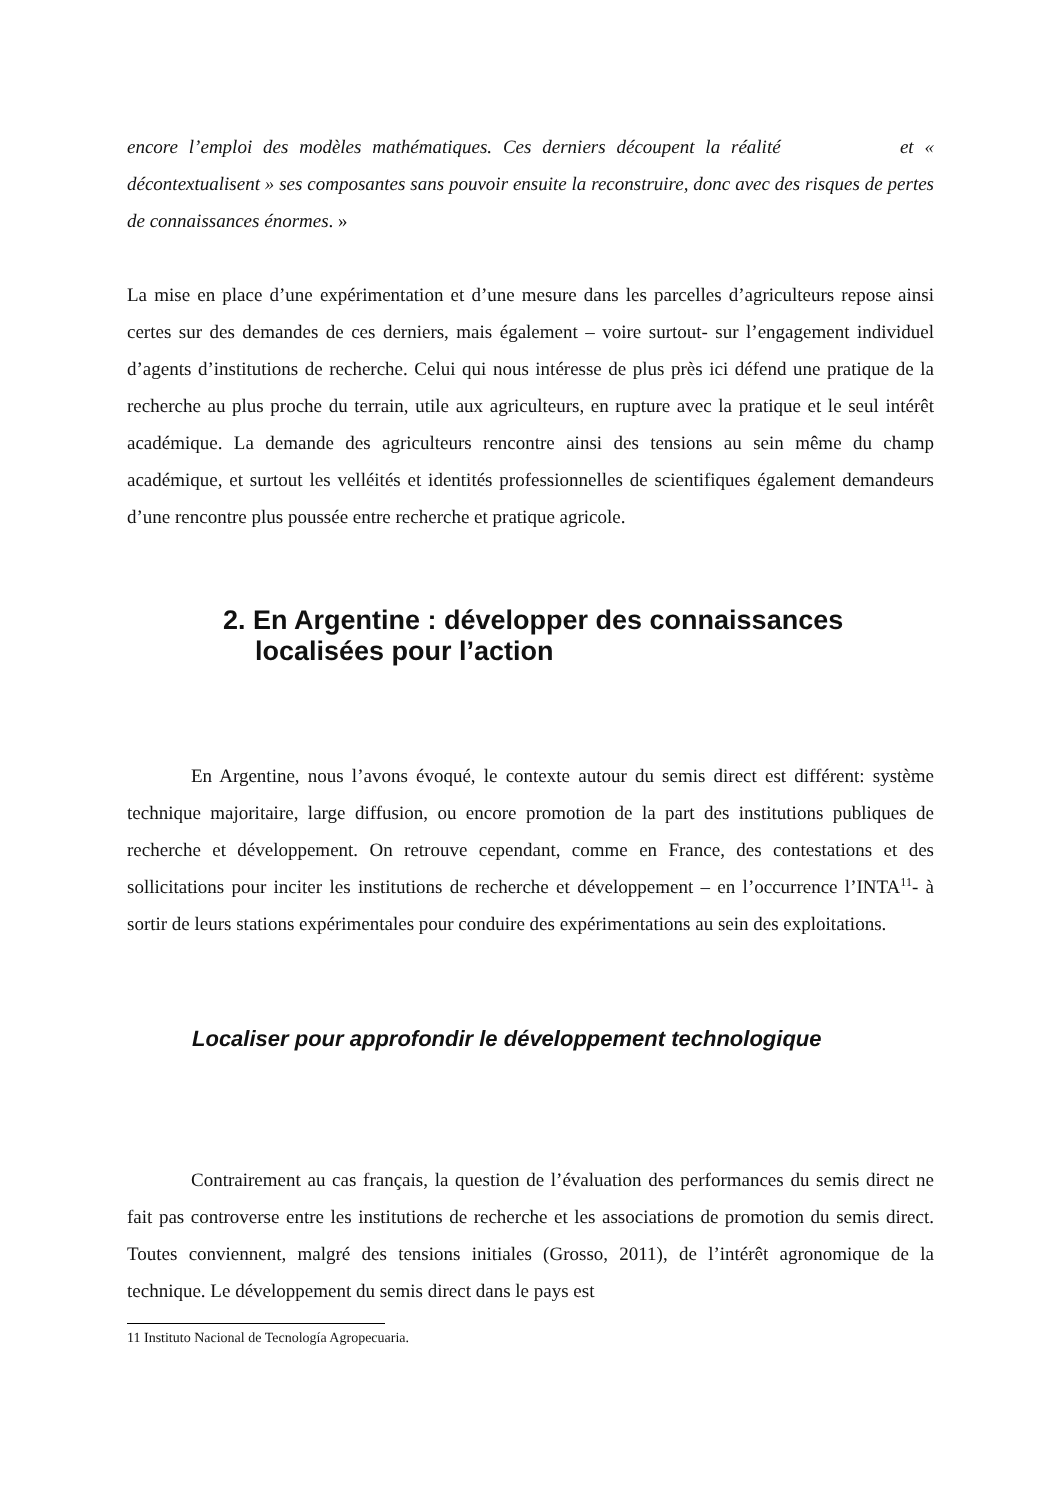encore l’emploi des modèles mathématiques. Ces derniers découpent la réalité et « décontextualisent » ses composantes sans pouvoir ensuite la reconstruire, donc avec des risques de pertes de connaissances énormes. »
La mise en place d’une expérimentation et d’une mesure dans les parcelles d’agriculteurs repose ainsi certes sur des demandes de ces derniers, mais également – voire surtout- sur l’engagement individuel d’agents d’institutions de recherche. Celui qui nous intéresse de plus près ici défend une pratique de la recherche au plus proche du terrain, utile aux agriculteurs, en rupture avec la pratique et le seul intérêt académique. La demande des agriculteurs rencontre ainsi des tensions au sein même du champ académique, et surtout les velléités et identités professionnelles de scientifiques également demandeurs d’une rencontre plus poussée entre recherche et pratique agricole.
2. En Argentine : développer des connaissances localisées pour l’action
En Argentine, nous l’avons évoqué, le contexte autour du semis direct est différent: système technique majoritaire, large diffusion, ou encore promotion de la part des institutions publiques de recherche et développement. On retrouve cependant, comme en France, des contestations et des sollicitations pour inciter les institutions de recherche et développement – en l’occurrence l’INTA<sup>11</sup>- à sortir de leurs stations expérimentales pour conduire des expérimentations au sein des exploitations.
Localiser pour approfondir le développement technologique
Contrairement au cas français, la question de l’évaluation des performances du semis direct ne fait pas controverse entre les institutions de recherche et les associations de promotion du semis direct. Toutes conviennent, malgré des tensions initiales (Grosso, 2011), de l’intérêt agronomique de la technique. Le développement du semis direct dans le pays est
11 Instituto Nacional de Tecnología Agropecuaria.